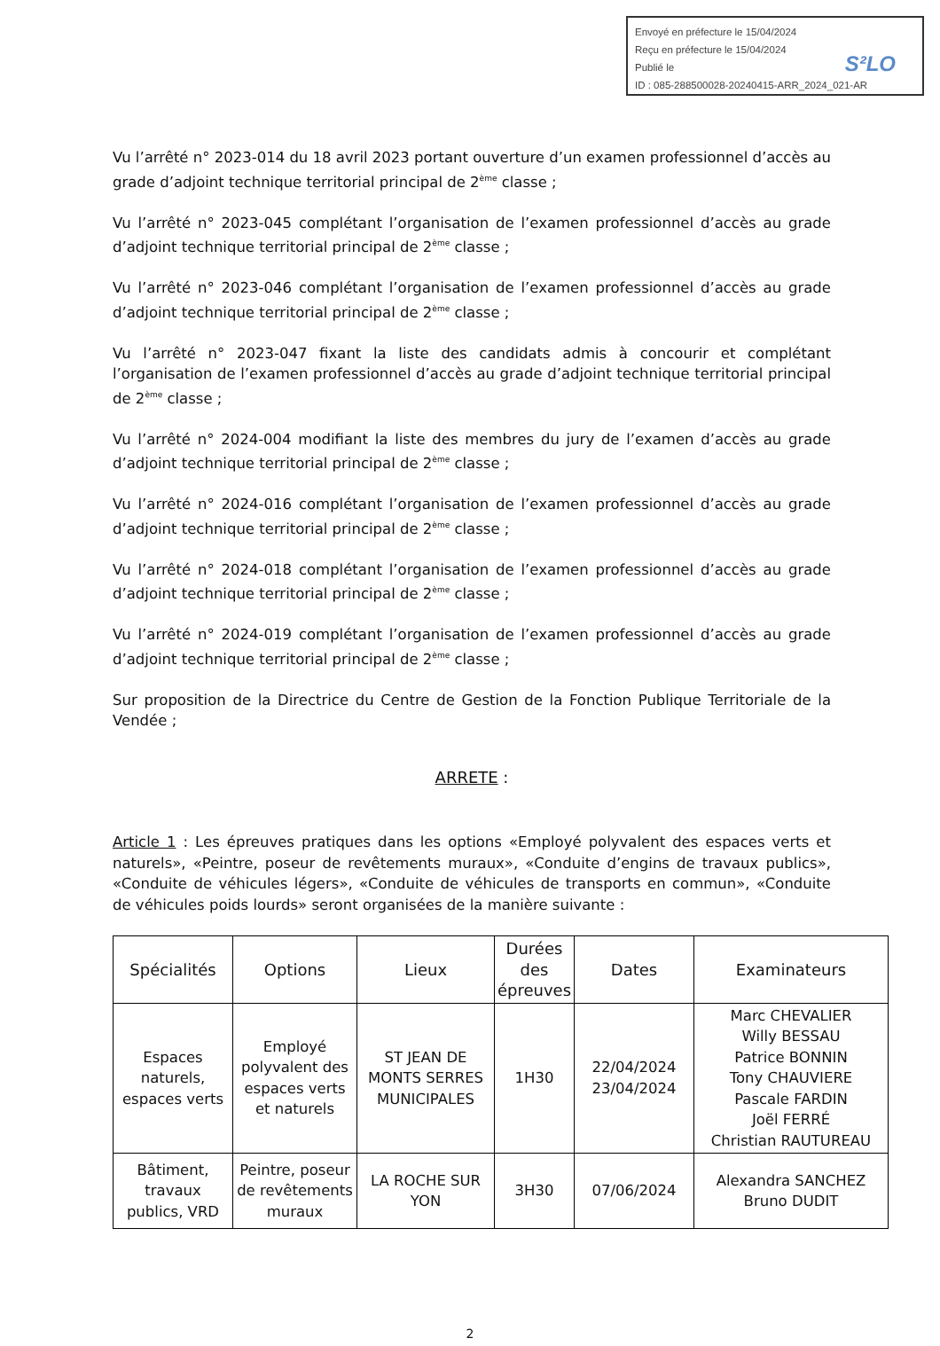Envoyé en préfecture le 15/04/2024
S²LO Reçu en préfecture le 15/04/2024
Publié le
ID : 085-288500028-20240415-ARR_2024_021-AR
Vu l’arrêté n° 2023-014 du 18 avril 2023 portant ouverture d’un examen professionnel d’accès au grade d’adjoint technique territorial principal de 2<sup>ème</sup> classe ;
Vu l’arrêté n° 2023-045 complétant l’organisation de l’examen professionnel d’accès au grade d’adjoint technique territorial principal de 2<sup>ème</sup> classe ;
Vu l’arrêté n° 2023-046 complétant l’organisation de l’examen professionnel d’accès au grade d’adjoint technique territorial principal de 2<sup>ème</sup> classe ;
Vu l’arrêté n° 2023-047 fixant la liste des candidats admis à concourir et complétant l’organisation de l’examen professionnel d’accès au grade d’adjoint technique territorial principal de 2<sup>ème</sup> classe ;
Vu l’arrêté n° 2024-004 modifiant la liste des membres du jury de l’examen d’accès au grade d’adjoint technique territorial principal de 2<sup>ème</sup> classe ;
Vu l’arrêté n° 2024-016 complétant l’organisation de l’examen professionnel d’accès au grade d’adjoint technique territorial principal de 2<sup>ème</sup> classe ;
Vu l’arrêté n° 2024-018 complétant l’organisation de l’examen professionnel d’accès au grade d’adjoint technique territorial principal de 2<sup>ème</sup> classe ;
Vu l’arrêté n° 2024-019 complétant l’organisation de l’examen professionnel d’accès au grade d’adjoint technique territorial principal de 2<sup>ème</sup> classe ;
Sur proposition de la Directrice du Centre de Gestion de la Fonction Publique Territoriale de la Vendée ;
ARRETE :
Article 1 : Les épreuves pratiques dans les options «Employé polyvalent des espaces verts et naturels», «Peintre, poseur de revêtements muraux», «Conduite d’engins de travaux publics», «Conduite de véhicules légers», «Conduite de véhicules de transports en commun», «Conduite de véhicules poids lourds» seront organisées de la manière suivante :
| Spécialités | Options | Lieux | Durées des épreuves | Dates | Examinateurs |
| --- | --- | --- | --- | --- | --- |
| Espaces naturels, espaces verts | Employé polyvalent des espaces verts et naturels | ST JEAN DE MONTS SERRES MUNICIPALES | 1H30 | 22/04/2024 23/04/2024 | Marc CHEVALIER Willy BESSAU Patrice BONNIN Tony CHAUVIERE Pascale FARDIN Joël FERRÉ Christian RAUTUREAU |
| Bâtiment, travaux publics, VRD | Peintre, poseur de revêtements muraux | LA ROCHE SUR YON | 3H30 | 07/06/2024 | Alexandra SANCHEZ Bruno DUDIT |
2